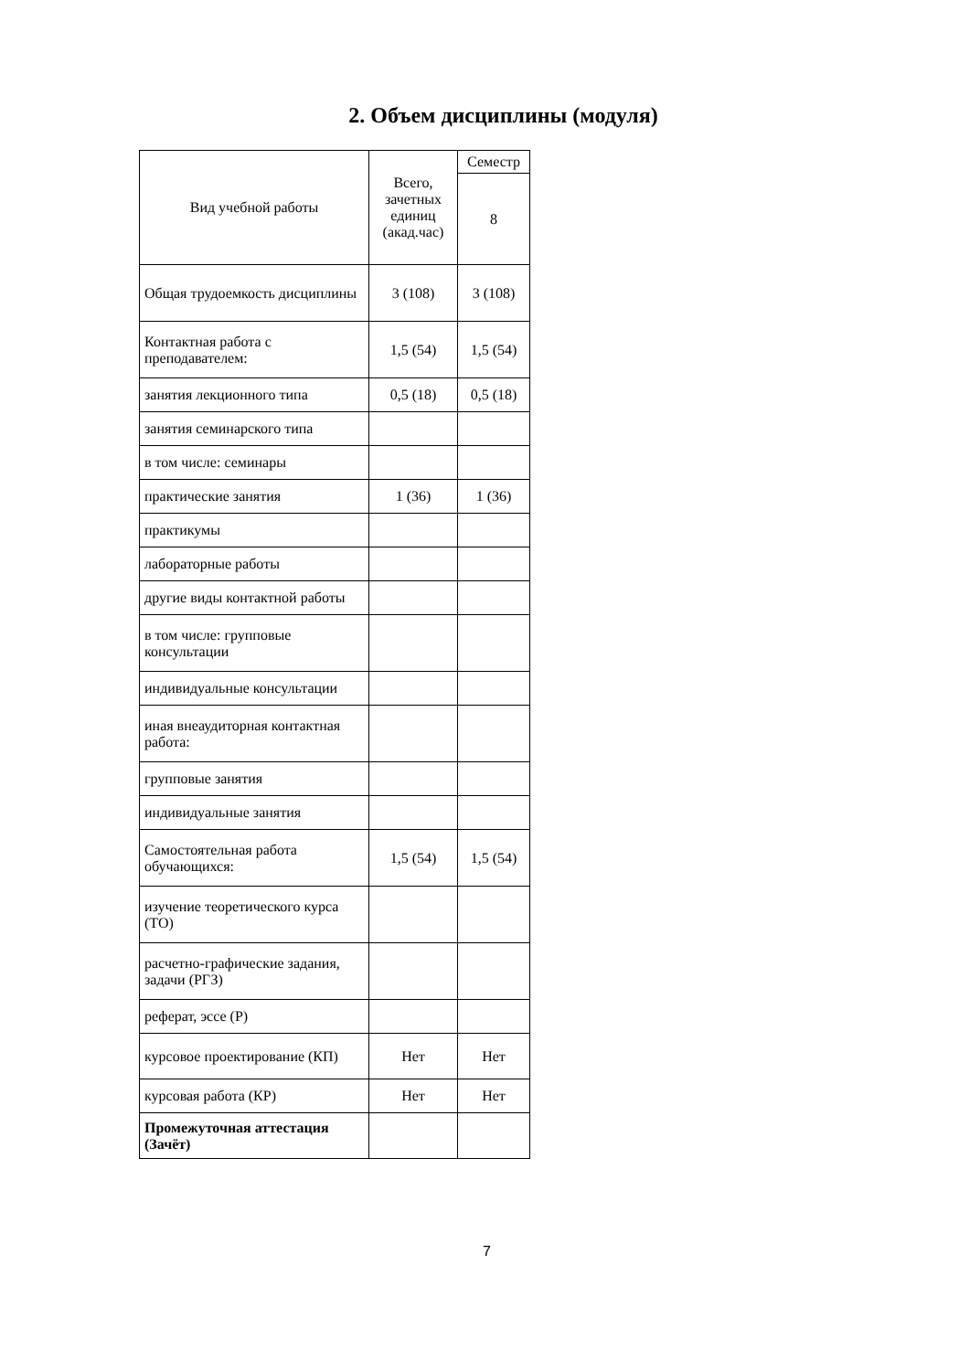2. Объем дисциплины (модуля)
| Вид учебной работы | Всего, зачетных единиц (акад.час) | Семестр |
| --- | --- | --- |
| | | 8 |
| Общая трудоемкость дисциплины | 3 (108) | 3 (108) |
| Контактная работа с преподавателем: | 1,5 (54) | 1,5 (54) |
| занятия лекционного типа | 0,5 (18) | 0,5 (18) |
| занятия семинарского типа | | |
| в том числе: семинары | | |
| практические занятия | 1 (36) | 1 (36) |
| практикумы | | |
| лабораторные работы | | |
| другие виды контактной работы | | |
| в том числе: групповые консультации | | |
| индивидуальные консультации | | |
| иная внеаудиторная контактная работа: | | |
| групповые занятия | | |
| индивидуальные занятия | | |
| Самостоятельная работа обучающихся: | 1,5 (54) | 1,5 (54) |
| изучение теоретического курса (ТО) | | |
| расчетно-графические задания, задачи (РГЗ) | | |
| реферат, эссе (Р) | | |
| курсовое проектирование (КП) | Нет | Нет |
| курсовая работа (КР) | Нет | Нет |
| Промежуточная аттестация (Зачёт) | | |
7